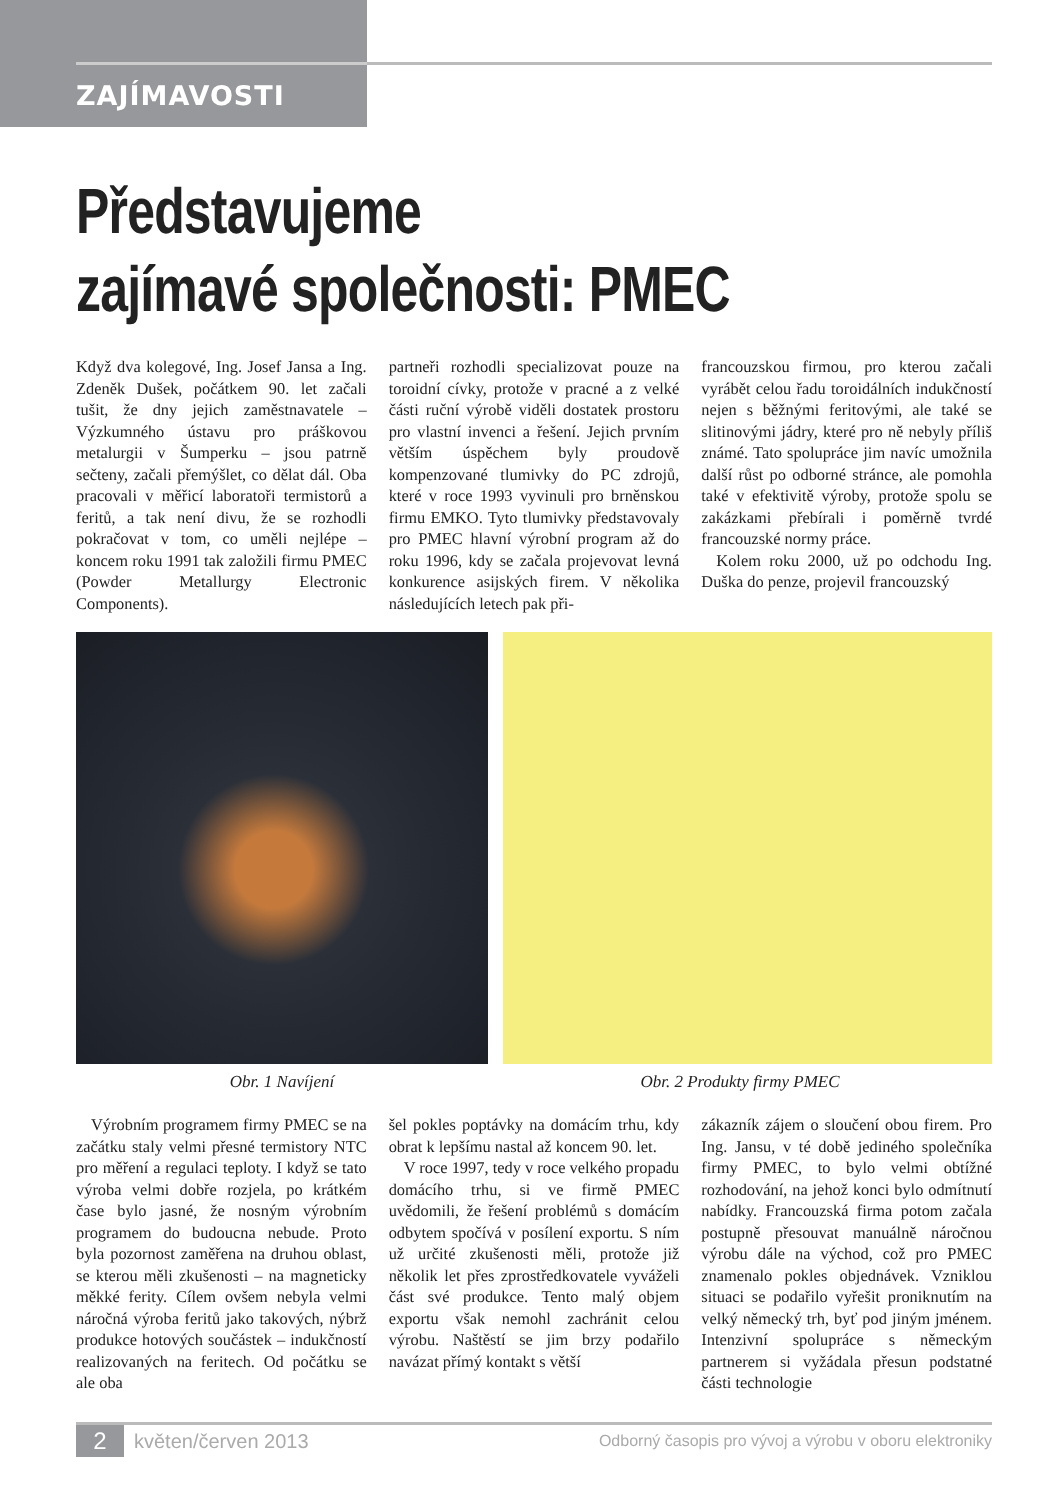ZAJÍMAVOSTI
Představujeme
zajímavé společnosti: PMEC
Když dva kolegové, Ing. Josef Jansa a Ing. Zdeněk Dušek, počátkem 90. let začali tušit, že dny jejich zaměstnavatele – Výzkumného ústavu pro práškovou metalurgii v Šumperku – jsou patrně sečteny, začali přemýšlet, co dělat dál. Oba pracovali v měřicí laboratoři termistorů a feritů, a tak není divu, že se rozhodli pokračovat v tom, co uměli nejlépe – koncem roku 1991 tak založili firmu PMEC (Powder Metallurgy Electronic Components).
partneři rozhodli specializovat pouze na toroidní cívky, protože v pracné a z velké části ruční výrobě viděli dostatek prostoru pro vlastní invenci a řešení. Jejich prvním větším úspěchem byly proudově kompenzované tlumivky do PC zdrojů, které v roce 1993 vyvinuli pro brněnskou firmu EMKO. Tyto tlumivky představovaly pro PMEC hlavní výrobní program až do roku 1996, kdy se začala projevovat levná konkurence asijských firem. V několika následujících letech pak při-
francouzskou firmou, pro kterou začali vyrábět celou řadu toroidálních indukčností nejen s běžnými feritovými, ale také se slitinovými jádry, které pro ně nebyly příliš známé. Tato spolupráce jim navíc umožnila další růst po odborné stránce, ale pomohla také v efektivitě výroby, protože spolu se zakázkami přebírali i poměrně tvrdé francouzské normy práce.
Kolem roku 2000, už po odchodu Ing. Duška do penze, projevil francouzský
Obr. 1 Navíjení Obr. 2 Produkty firmy PMEC
Výrobním programem firmy PMEC se na začátku staly velmi přesné termistory NTC pro měření a regulaci teploty. I když se tato výroba velmi dobře rozjela, po krátkém čase bylo jasné, že nosným výrobním programem do budoucna nebude. Proto byla pozornost zaměřena na druhou oblast, se kterou měli zkušenosti – na magneticky měkké ferity. Cílem ovšem nebyla velmi náročná výroba feritů jako takových, nýbrž produkce hotových součástek – indukčností realizovaných na feritech. Od počátku se ale oba
šel pokles poptávky na domácím trhu, kdy obrat k lepšímu nastal až koncem 90. let.
V roce 1997, tedy v roce velkého propadu domácího trhu, si ve firmě PMEC uvědomili, že řešení problémů s domácím odbytem spočívá v posílení exportu. S ním už určité zkušenosti měli, protože již několik let přes zprostředkovatele vyváželi část své produkce. Tento malý objem exportu však nemohl zachránit celou výrobu. Naštěstí se jim brzy podařilo navázat přímý kontakt s větší
zákazník zájem o sloučení obou firem. Pro Ing. Jansu, v té době jediného společníka firmy PMEC, to bylo velmi obtížné rozhodování, na jehož konci bylo odmítnutí nabídky. Francouzská firma potom začala postupně přesouvat manuálně náročnou výrobu dále na východ, což pro PMEC znamenalo pokles objednávek. Vzniklou situaci se podařilo vyřešit proniknutím na velký německý trh, byť pod jiným jménem. Intenzivní spolupráce s německým partnerem si vyžádala přesun podstatné části technologie
2 květen/červen 2013 Odborný časopis pro vývoj a výrobu v oboru elektroniky